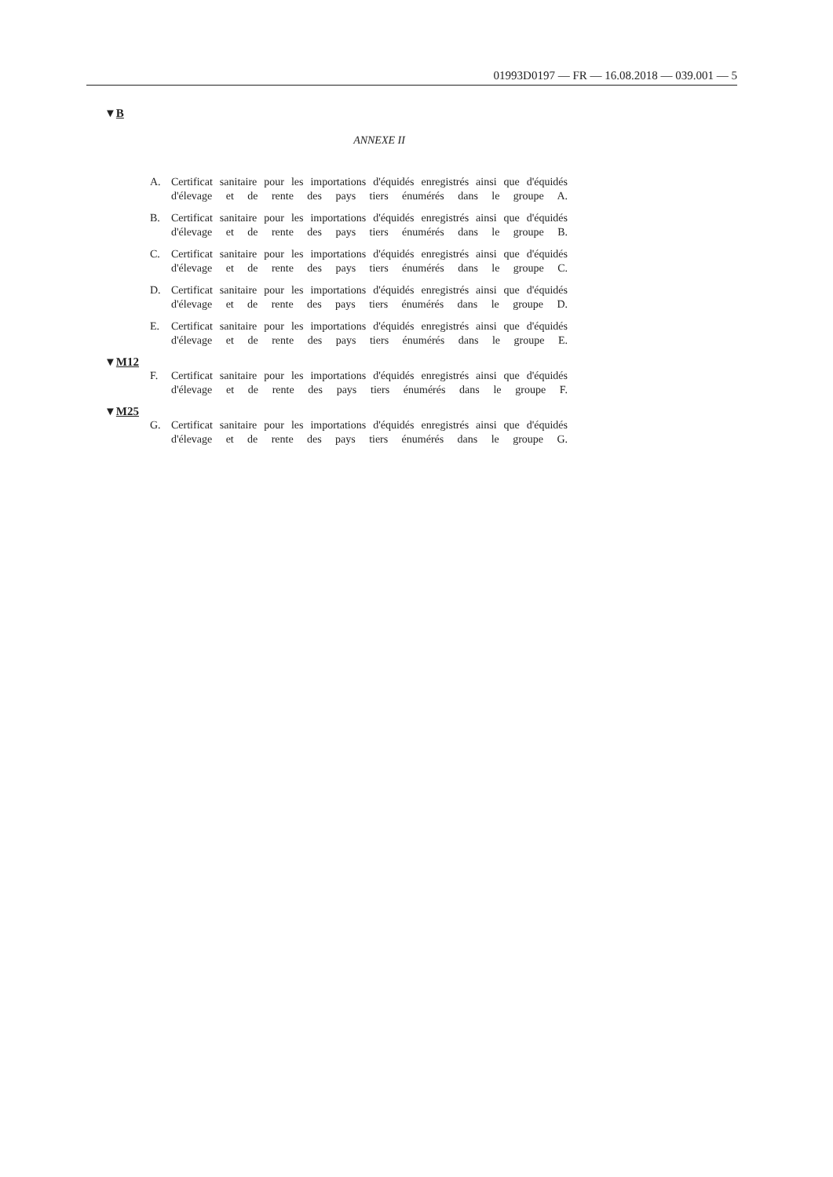01993D0197 — FR — 16.08.2018 — 039.001 — 5
▼B
ANNEXE II
A. Certificat sanitaire pour les importations d'équidés enregistrés ainsi que d'équidés d'élevage et de rente des pays tiers énumérés dans le groupe A.
B. Certificat sanitaire pour les importations d'équidés enregistrés ainsi que d'équidés d'élevage et de rente des pays tiers énumérés dans le groupe B.
C. Certificat sanitaire pour les importations d'équidés enregistrés ainsi que d'équidés d'élevage et de rente des pays tiers énumérés dans le groupe C.
D. Certificat sanitaire pour les importations d'équidés enregistrés ainsi que d'équidés d'élevage et de rente des pays tiers énumérés dans le groupe D.
E. Certificat sanitaire pour les importations d'équidés enregistrés ainsi que d'équidés d'élevage et de rente des pays tiers énumérés dans le groupe E.
▼M12
F. Certificat sanitaire pour les importations d'équidés enregistrés ainsi que d'équidés d'élevage et de rente des pays tiers énumérés dans le groupe F.
▼M25
G. Certificat sanitaire pour les importations d'équidés enregistrés ainsi que d'équidés d'élevage et de rente des pays tiers énumérés dans le groupe G.